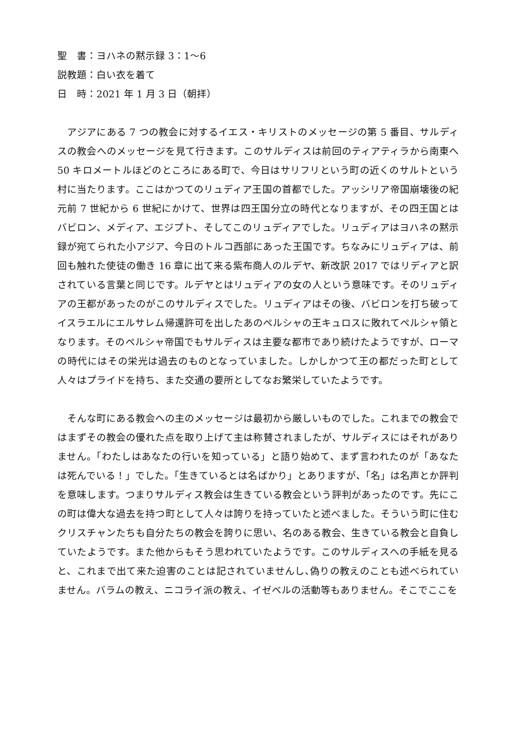聖　書：ヨハネの黙示録 3：1〜6
説教題：白い衣を着て
日　時：2021 年 1 月 3 日（朝拝）
　アジアにある 7 つの教会に対するイエス・キリストのメッセージの第 5 番目、サルディスの教会へのメッセージを見て行きます。このサルディスは前回のティアティラから南東へ 50 キロメートルほどのところにある町で、今日はサリフリという町の近くのサルトという村に当たります。ここはかつてのリュディア王国の首都でした。アッシリア帝国崩壊後の紀元前 7 世紀から 6 世紀にかけて、世界は四王国分立の時代となりますが、その四王国とはバビロン、メディア、エジプト、そしてこのリュディアでした。リュディアはヨハネの黙示録が宛てられた小アジア、今日のトルコ西部にあった王国です。ちなみにリュディアは、前回も触れた使徒の働き 16 章に出て来る紫布商人のルデヤ、新改訳 2017 ではリディアと訳されている言葉と同じです。ルデヤとはリュディアの女の人という意味です。そのリュディアの王都があったのがこのサルディスでした。リュディアはその後、バビロンを打ち破ってイスラエルにエルサレム帰還許可を出したあのペルシャの王キュロスに敗れてペルシャ領となります。そのペルシャ帝国でもサルディスは主要な都市であり続けたようですが、ローマの時代にはその栄光は過去のものとなっていました。しかしかつて王の都だった町として人々はプライドを持ち、また交通の要所としてなお繁栄していたようです。
　そんな町にある教会への主のメッセージは最初から厳しいものでした。これまでの教会ではまずその教会の優れた点を取り上げて主は称賛されましたが、サルディスにはそれがありません。「わたしはあなたの行いを知っている」と語り始めて、まず言われたのが「あなたは死んでいる！」でした。「生きているとは名ばかり」とありますが、「名」は名声とか評判を意味します。つまりサルディス教会は生きている教会という評判があったのです。先にこの町は偉大な過去を持つ町として人々は誇りを持っていたと述べました。そういう町に住むクリスチャンたちも自分たちの教会を誇りに思い、名のある教会、生きている教会と自負していたようです。また他からもそう思われていたようです。このサルディスへの手紙を見ると、これまで出て来た迫害のことは記されていませんし､偽りの教えのことも述べられていません。バラムの教え、ニコライ派の教え、イゼベルの活動等もありません。そこでここを